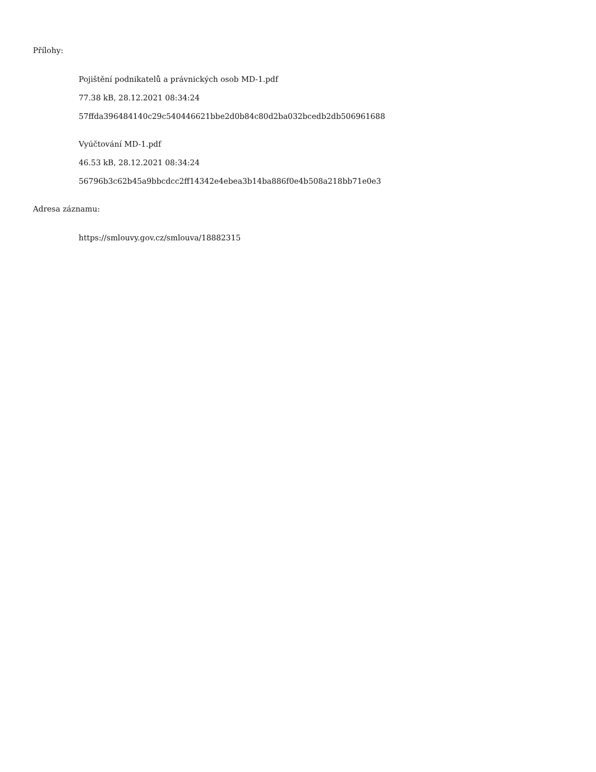Přílohy:
Pojištění podnikatelů a právnických osob MD-1.pdf
77.38 kB, 28.12.2021 08:34:24
57ffda396484140c29c540446621bbe2d0b84c80d2ba032bcedb2db506961688
Vyúčtování MD-1.pdf
46.53 kB, 28.12.2021 08:34:24
56796b3c62b45a9bbcdcc2ff14342e4ebea3b14ba886f0e4b508a218bb71e0e3
Adresa záznamu:
https://smlouvy.gov.cz/smlouva/18882315